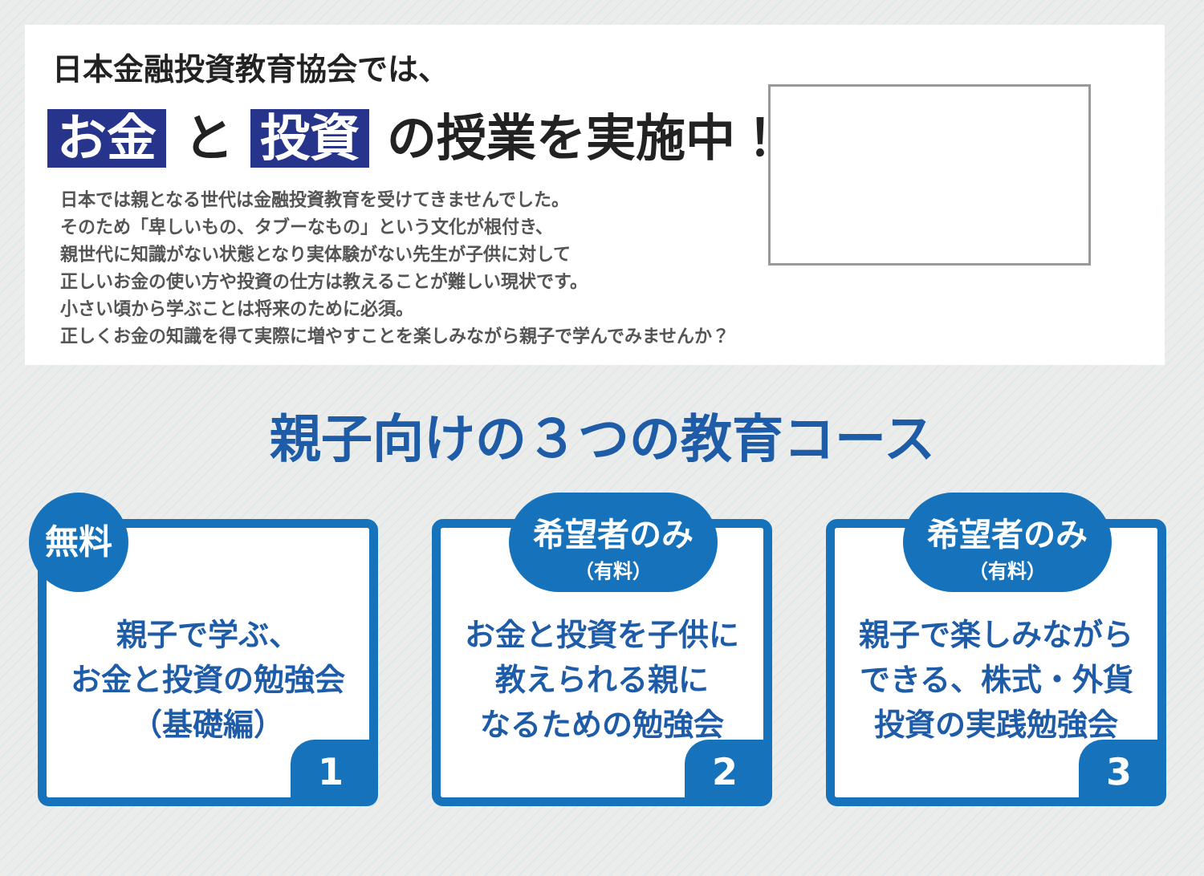日本金融投資教育協会では、
お金 と 投資 の授業を実施中！
日本では親となる世代は金融投資教育を受けてきませんでした。
そのため「卑しいもの、タブーなもの」という文化が根付き、
親世代に知識がない状態となり実体験がない先生が子供に対して
正しいお金の使い方や投資の仕方は教えることが難しい現状です。
小さい頃から学ぶことは将来のために必須。
正しくお金の知識を得て実際に増やすことを楽しみながら親子で学んでみませんか？
親子向けの３つの教育コース
無料
親子で学ぶ、
お金と投資の勉強会
（基礎編）
1
希望者のみ
（有料）
お金と投資を子供に
教えられる親に
なるための勉強会
2
希望者のみ
（有料）
親子で楽しみながら
できる、株式・外貨
投資の実践勉強会
3